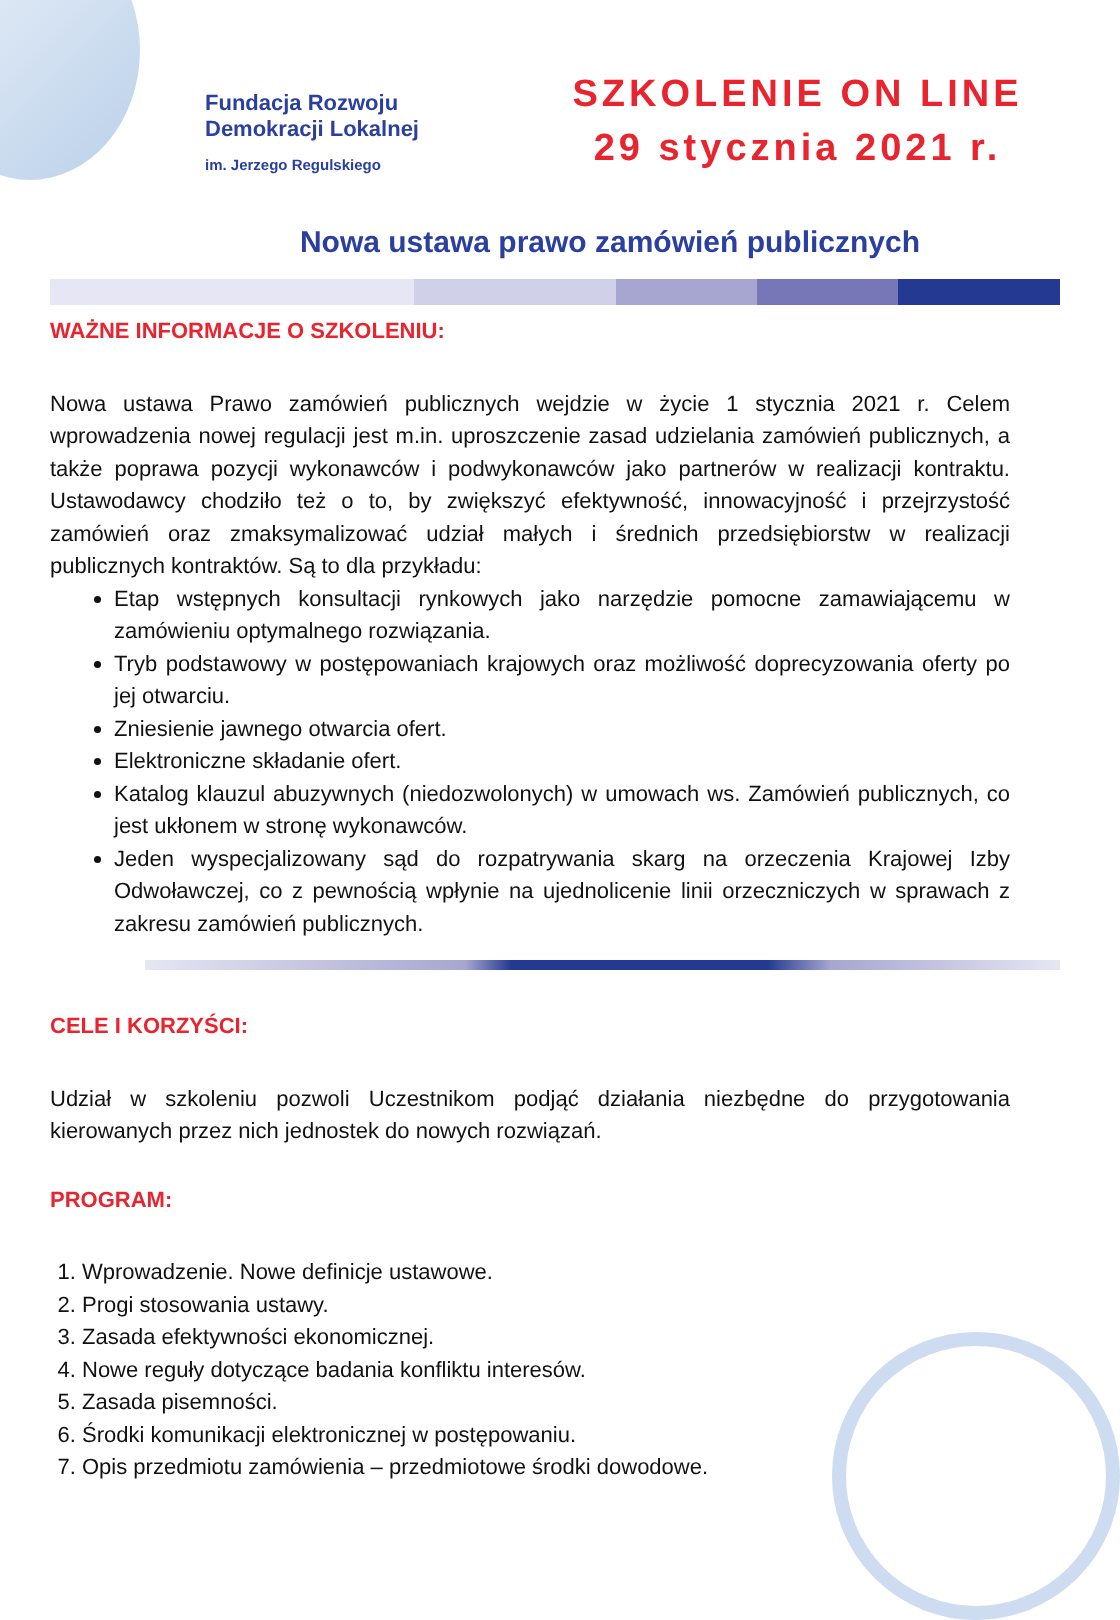Fundacja Rozwoju
Demokracji Lokalnej
im. Jerzego Regulskiego
SZKOLENIE ON LINE
29 stycznia 2021 r.
Nowa ustawa prawo zamówień publicznych
WAŻNE INFORMACJE O SZKOLENIU:
Nowa ustawa Prawo zamówień publicznych wejdzie w życie 1 stycznia 2021 r. Celem wprowadzenia nowej regulacji jest m.in. uproszczenie zasad udzielania zamówień publicznych, a także poprawa pozycji wykonawców i podwykonawców jako partnerów w realizacji kontraktu. Ustawodawcy chodziło też o to, by zwiększyć efektywność, innowacyjność i przejrzystość zamówień oraz zmaksymalizować udział małych i średnich przedsiębiorstw w realizacji publicznych kontraktów. Są to dla przykładu:
Etap wstępnych konsultacji rynkowych jako narzędzie pomocne zamawiającemu w zamówieniu optymalnego rozwiązania.
Tryb podstawowy w postępowaniach krajowych oraz możliwość doprecyzowania oferty po jej otwarciu.
Zniesienie jawnego otwarcia ofert.
Elektroniczne składanie ofert.
Katalog klauzul abuzywnych (niedozwolonych) w umowach ws. Zamówień publicznych, co jest ukłonem w stronę wykonawców.
Jeden wyspecjalizowany sąd do rozpatrywania skarg na orzeczenia Krajowej Izby Odwoławczej, co z pewnością wpłynie na ujednolicenie linii orzeczniczych w sprawach z zakresu zamówień publicznych.
CELE I KORZYŚCI:
Udział w szkoleniu pozwoli Uczestnikom podjąć działania niezbędne do przygotowania kierowanych przez nich jednostek do nowych rozwiązań.
PROGRAM:
1. Wprowadzenie. Nowe definicje ustawowe.
2. Progi stosowania ustawy.
3. Zasada efektywności ekonomicznej.
4. Nowe reguły dotyczące badania konfliktu interesów.
5. Zasada pisemności.
6. Środki komunikacji elektronicznej w postępowaniu.
7. Opis przedmiotu zamówienia – przedmiotowe środki dowodowe.